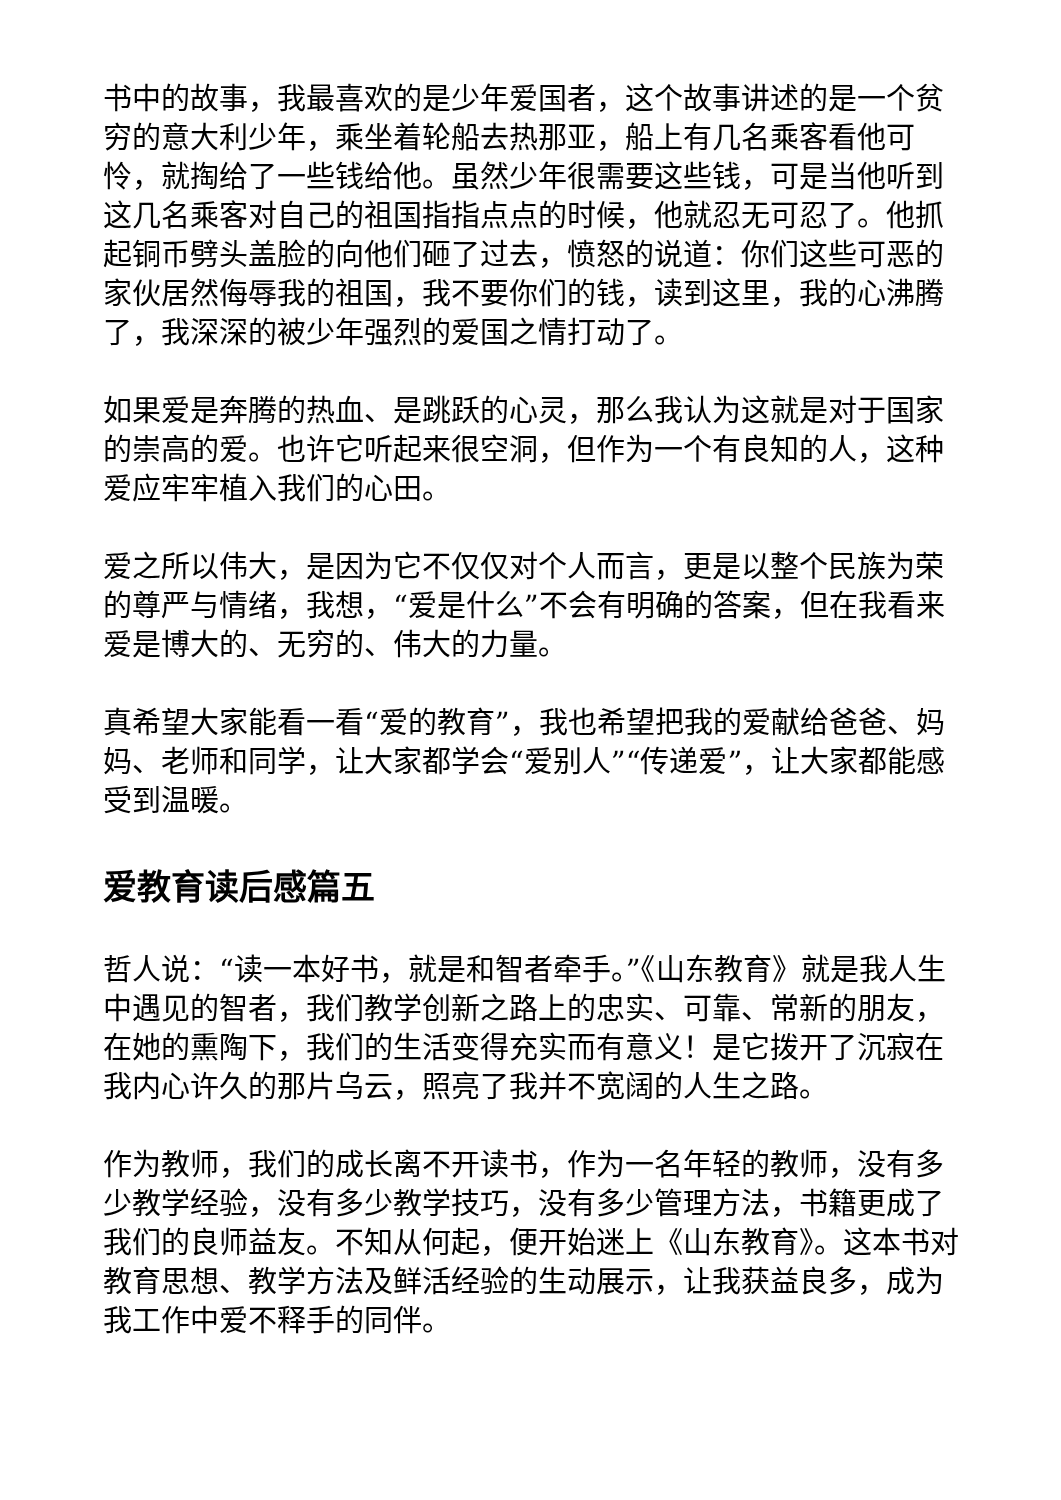书中的故事，我最喜欢的是少年爱国者，这个故事讲述的是一个贫穷的意大利少年，乘坐着轮船去热那亚，船上有几名乘客看他可怜，就掏给了一些钱给他。虽然少年很需要这些钱，可是当他听到这几名乘客对自己的祖国指指点点的时候，他就忍无可忍了。他抓起铜币劈头盖脸的向他们砸了过去，愤怒的说道：你们这些可恶的家伙居然侮辱我的祖国，我不要你们的钱，读到这里，我的心沸腾了，我深深的被少年强烈的爱国之情打动了。
如果爱是奔腾的热血、是跳跃的心灵，那么我认为这就是对于国家的崇高的爱。也许它听起来很空洞，但作为一个有良知的人，这种爱应牢牢植入我们的心田。
爱之所以伟大，是因为它不仅仅对个人而言，更是以整个民族为荣的尊严与情绪，我想，“爱是什么”不会有明确的答案，但在我看来爱是博大的、无穷的、伟大的力量。
真希望大家能看一看“爱的教育”，我也希望把我的爱献给爸爸、妈妈、老师和同学，让大家都学会“爱别人”“传递爱”，让大家都能感受到温暖。
爱教育读后感篇五
哲人说：“读一本好书，就是和智者牵手。”《山东教育》就是我人生中遇见的智者，我们教学创新之路上的忠实、可靠、常新的朋友，在她的熏陶下，我们的生活变得充实而有意义！是它拨开了沉寂在我内心许久的那片乌云，照亮了我并不宽阔的人生之路。
作为教师，我们的成长离不开读书，作为一名年轻的教师，没有多少教学经验，没有多少教学技巧，没有多少管理方法，书籍更成了我们的良师益友。不知从何起，便开始迷上《山东教育》。这本书对教育思想、教学方法及鲜活经验的生动展示，让我获益良多，成为我工作中爱不释手的同伴。